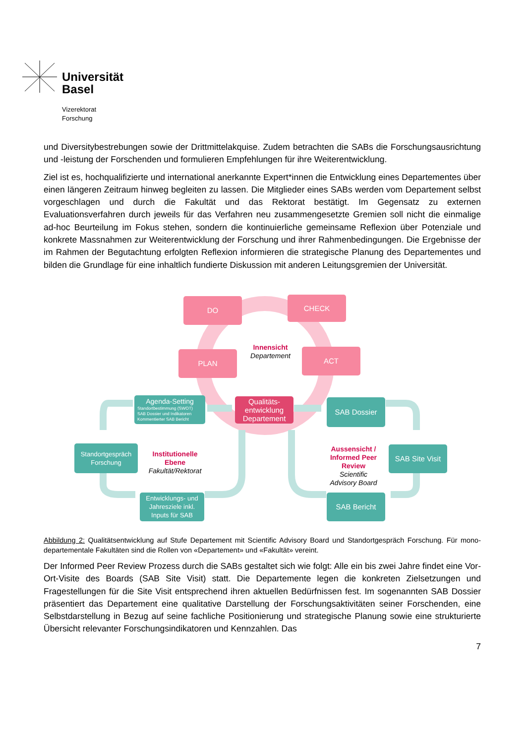Universität
Basel
Vizerektorat
Forschung
und Diversitybestrebungen sowie der Drittmittelakquise. Zudem betrachten die SABs die Forschungs­ausrichtung und -leistung der Forschenden und formulieren Empfehlungen für ihre Weiterentwicklung.
Ziel ist es, hochqualifizierte und international anerkannte Expert*innen die Entwicklung eines Departementes über einen längeren Zeitraum hinweg begleiten zu lassen. Die Mitglieder eines SABs werden vom Departement selbst vorgeschlagen und durch die Fakultät und das Rektorat bestätigt. Im Gegensatz zu externen Evaluationsverfahren durch jeweils für das Verfahren neu zusammengesetzte Gremien soll nicht die einmalige ad-hoc Beurteilung im Fokus stehen, sondern die kontinuierliche gemeinsame Reflexion über Potenziale und konkrete Massnahmen zur Weiterentwicklung der Forschung und ihrer Rahmenbedingungen. Die Ergebnisse der im Rahmen der Begutachtung erfolgten Reflexion informieren die strategische Planung des Departementes und bilden die Grundlage für eine inhaltlich fundierte Diskussion mit anderen Leitungsgremien der Universität.
DO CHECK
PLAN ACT
Innensicht
Departement
Agenda-Setting
Standortbestimmung (SWOT)
SAB Dossier und Indikatoren
Kommentierter SAB Bericht
Qualitäts-
entwicklung
Departement
SAB Dossier
Standortgespräch
Forschung
Institutionelle
Ebene
Fakultät/Rektorat
Aussensicht /
Informed Peer
Review
Scientific
Advisory Board
SAB Site Visit
Entwicklungs- und
Jahresziele inkl.
Inputs für SAB
SAB Bericht
Abbildung 2: Qualitätsentwicklung auf Stufe Departement mit Scientific Advisory Board und Standortgespräch Forschung. Für mono-departementale Fakultäten sind die Rollen von «Departement» und «Fakultät» vereint.
Der Informed Peer Review Prozess durch die SABs gestaltet sich wie folgt: Alle ein bis zwei Jahre findet eine Vor-Ort-Visite des Boards (SAB Site Visit) statt. Die Departemente legen die konkreten Zielsetzungen und Fragestellungen für die Site Visit entsprechend ihren aktuellen Bedürfnissen fest. Im sogenannten SAB Dossier präsentiert das Departement eine qualitative Darstellung der Forschungsaktivitäten seiner Forschenden, eine Selbstdarstellung in Bezug auf seine fachliche Positionierung und strategische Planung sowie eine strukturierte Übersicht relevanter Forschungsindikatoren und Kennzahlen. Das
7